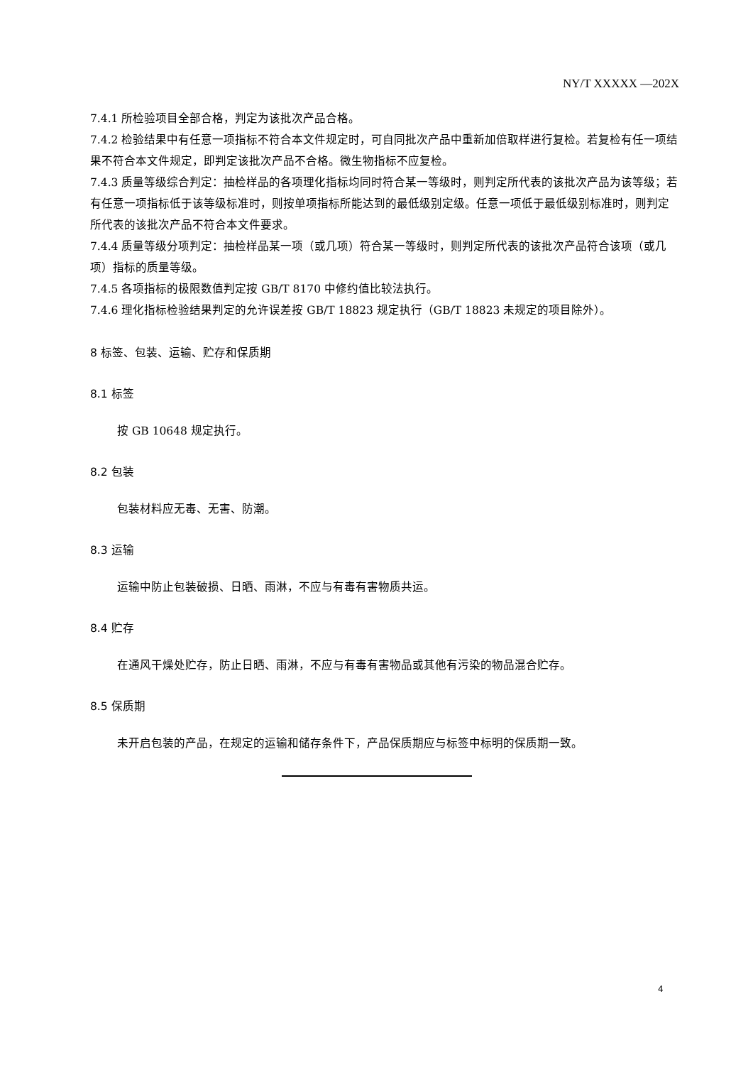NY/T XXXXX —202X
7.4.1 所检验项目全部合格，判定为该批次产品合格。
7.4.2 检验结果中有任意一项指标不符合本文件规定时，可自同批次产品中重新加倍取样进行复检。若复检有任一项结果不符合本文件规定，即判定该批次产品不合格。微生物指标不应复检。
7.4.3 质量等级综合判定：抽检样品的各项理化指标均同时符合某一等级时，则判定所代表的该批次产品为该等级；若有任意一项指标低于该等级标准时，则按单项指标所能达到的最低级别定级。任意一项低于最低级别标准时，则判定所代表的该批次产品不符合本文件要求。
7.4.4 质量等级分项判定：抽检样品某一项（或几项）符合某一等级时，则判定所代表的该批次产品符合该项（或几项）指标的质量等级。
7.4.5 各项指标的极限数值判定按 GB/T 8170 中修约值比较法执行。
7.4.6 理化指标检验结果判定的允许误差按 GB/T 18823 规定执行（GB/T 18823 未规定的项目除外）。
8 标签、包装、运输、贮存和保质期
8.1 标签
按 GB 10648 规定执行。
8.2 包装
包装材料应无毒、无害、防潮。
8.3 运输
运输中防止包装破损、日晒、雨淋，不应与有毒有害物质共运。
8.4 贮存
在通风干燥处贮存，防止日晒、雨淋，不应与有毒有害物品或其他有污染的物品混合贮存。
8.5 保质期
未开启包装的产品，在规定的运输和储存条件下，产品保质期应与标签中标明的保质期一致。
4